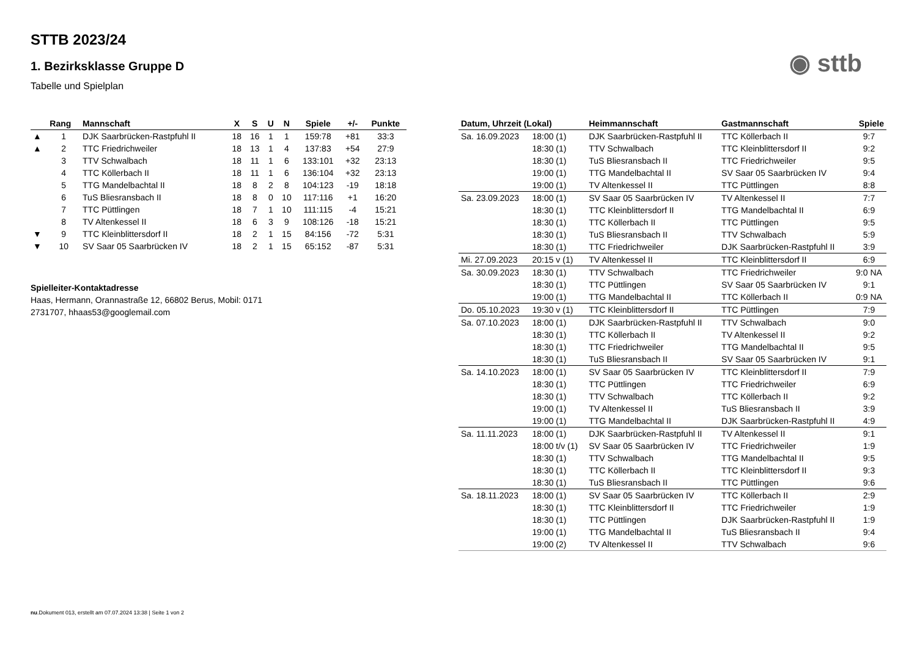STTB 2023/24
◉ sttb
1. Bezirksklasse Gruppe D
Tabelle und Spielplan
| | Rang | Mannschaft | X | S | U | N | Spiele | +/- | Punkte |
| --- | --- | --- | --- | --- | --- | --- | --- | --- | --- |
| ▲ | 1 | DJK Saarbrücken-Rastpfuhl II | 18 | 16 | 1 | 1 | 159:78 | +81 | 33:3 |
| ▲ | 2 | TTC Friedrichweiler | 18 | 13 | 1 | 4 | 137:83 | +54 | 27:9 |
| | 3 | TTV Schwalbach | 18 | 11 | 1 | 6 | 133:101 | +32 | 23:13 |
| | 4 | TTC Köllerbach II | 18 | 11 | 1 | 6 | 136:104 | +32 | 23:13 |
| | 5 | TTG Mandelbachtal II | 18 | 8 | 2 | 8 | 104:123 | -19 | 18:18 |
| | 6 | TuS Bliesransbach II | 18 | 8 | 0 | 10 | 117:116 | +1 | 16:20 |
| | 7 | TTC Püttlingen | 18 | 7 | 1 | 10 | 111:115 | -4 | 15:21 |
| | 8 | TV Altenkessel II | 18 | 6 | 3 | 9 | 108:126 | -18 | 15:21 |
| ▼ | 9 | TTC Kleinblittersdorf II | 18 | 2 | 1 | 15 | 84:156 | -72 | 5:31 |
| ▼ | 10 | SV Saar 05 Saarbrücken IV | 18 | 2 | 1 | 15 | 65:152 | -87 | 5:31 |
Spielleiter-Kontaktadresse
Haas, Hermann, Orannastraße 12, 66802 Berus, Mobil: 0171 2731707, hhaas53@googlemail.com
| Datum, Uhrzeit (Lokal) | | Heimmannschaft | Gastmannschaft | Spiele |
| --- | --- | --- | --- | --- |
| Sa. 16.09.2023 | 18:00 (1) | DJK Saarbrücken-Rastpfuhl II | TTC Köllerbach II | 9:7 |
| | 18:30 (1) | TTV Schwalbach | TTC Kleinblittersdorf II | 9:2 |
| | 18:30 (1) | TuS Bliesransbach II | TTC Friedrichweiler | 9:5 |
| | 19:00 (1) | TTG Mandelbachtal II | SV Saar 05 Saarbrücken IV | 9:4 |
| | 19:00 (1) | TV Altenkessel II | TTC Püttlingen | 8:8 |
| Sa. 23.09.2023 | 18:00 (1) | SV Saar 05 Saarbrücken IV | TV Altenkessel II | 7:7 |
| | 18:30 (1) | TTC Kleinblittersdorf II | TTG Mandelbachtal II | 6:9 |
| | 18:30 (1) | TTC Köllerbach II | TTC Püttlingen | 9:5 |
| | 18:30 (1) | TuS Bliesransbach II | TTV Schwalbach | 5:9 |
| | 18:30 (1) | TTC Friedrichweiler | DJK Saarbrücken-Rastpfuhl II | 3:9 |
| Mi. 27.09.2023 | 20:15 v (1) | TV Altenkessel II | TTC Kleinblittersdorf II | 6:9 |
| Sa. 30.09.2023 | 18:30 (1) | TTV Schwalbach | TTC Friedrichweiler | 9:0 NA |
| | 18:30 (1) | TTC Püttlingen | SV Saar 05 Saarbrücken IV | 9:1 |
| | 19:00 (1) | TTG Mandelbachtal II | TTC Köllerbach II | 0:9 NA |
| Do. 05.10.2023 | 19:30 v (1) | TTC Kleinblittersdorf II | TTC Püttlingen | 7:9 |
| Sa. 07.10.2023 | 18:00 (1) | DJK Saarbrücken-Rastpfuhl II | TTV Schwalbach | 9:0 |
| | 18:30 (1) | TTC Köllerbach II | TV Altenkessel II | 9:2 |
| | 18:30 (1) | TTC Friedrichweiler | TTG Mandelbachtal II | 9:5 |
| | 18:30 (1) | TuS Bliesransbach II | SV Saar 05 Saarbrücken IV | 9:1 |
| Sa. 14.10.2023 | 18:00 (1) | SV Saar 05 Saarbrücken IV | TTC Kleinblittersdorf II | 7:9 |
| | 18:30 (1) | TTC Püttlingen | TTC Friedrichweiler | 6:9 |
| | 18:30 (1) | TTV Schwalbach | TTC Köllerbach II | 9:2 |
| | 19:00 (1) | TV Altenkessel II | TuS Bliesransbach II | 3:9 |
| | 19:00 (1) | TTG Mandelbachtal II | DJK Saarbrücken-Rastpfuhl II | 4:9 |
| Sa. 11.11.2023 | 18:00 (1) | DJK Saarbrücken-Rastpfuhl II | TV Altenkessel II | 9:1 |
| | 18:00 t/v (1) | SV Saar 05 Saarbrücken IV | TTC Friedrichweiler | 1:9 |
| | 18:30 (1) | TTV Schwalbach | TTG Mandelbachtal II | 9:5 |
| | 18:30 (1) | TTC Köllerbach II | TTC Kleinblittersdorf II | 9:3 |
| | 18:30 (1) | TuS Bliesransbach II | TTC Püttlingen | 9:6 |
| Sa. 18.11.2023 | 18:00 (1) | SV Saar 05 Saarbrücken IV | TTC Köllerbach II | 2:9 |
| | 18:30 (1) | TTC Kleinblittersdorf II | TTC Friedrichweiler | 1:9 |
| | 18:30 (1) | TTC Püttlingen | DJK Saarbrücken-Rastpfuhl II | 1:9 |
| | 19:00 (1) | TTG Mandelbachtal II | TuS Bliesransbach II | 9:4 |
| | 19:00 (2) | TV Altenkessel II | TTV Schwalbach | 9:6 |
nu.Dokument 013, erstellt am 07.07.2024 13:38 | Seite 1 von 2